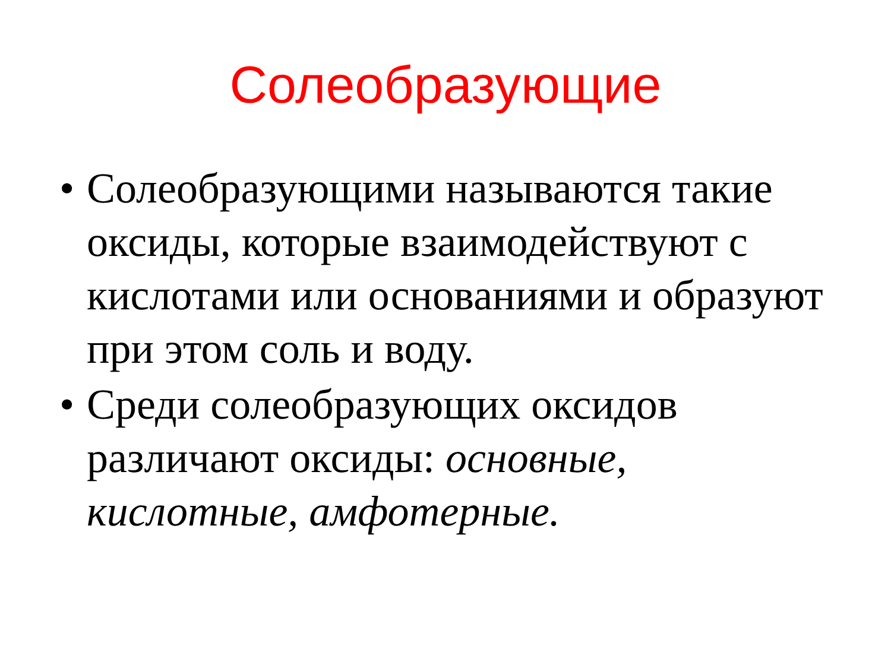Солеобразующие
• Солеобразующими называются такие оксиды, которые взаимодействуют с кислотами или основаниями и образуют при этом соль и воду.
• Среди солеобразующих оксидов различают оксиды: основные, кислотные, амфотерные.